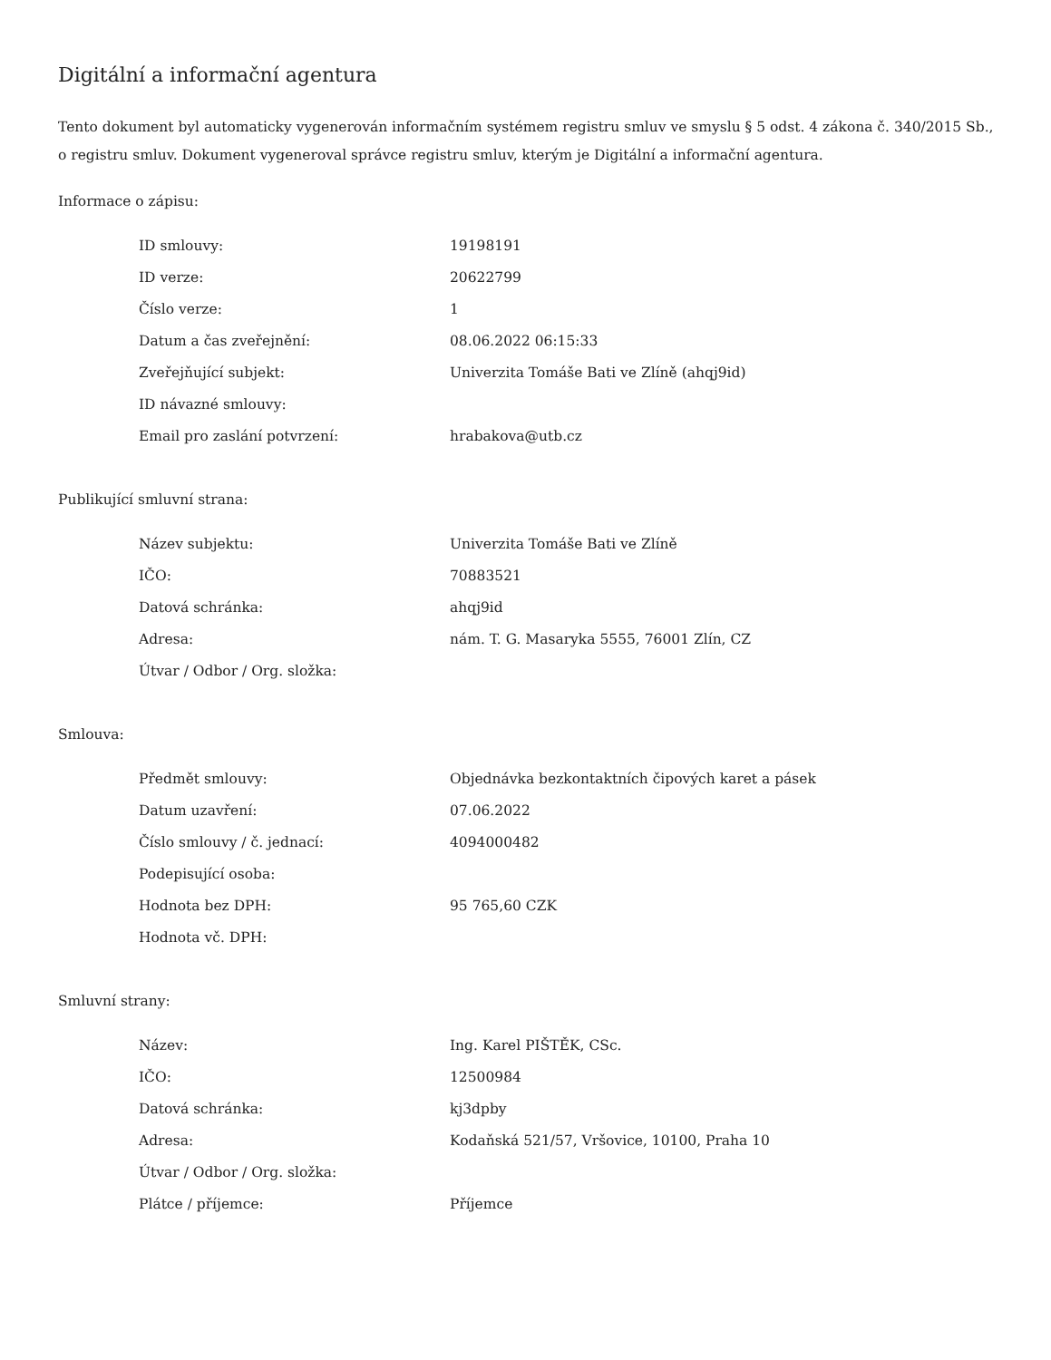Digitální a informační agentura
Tento dokument byl automaticky vygenerován informačním systémem registru smluv ve smyslu § 5 odst. 4 zákona č. 340/2015 Sb., o registru smluv. Dokument vygeneroval správce registru smluv, kterým je Digitální a informační agentura.
Informace o zápisu:
| ID smlouvy: | 19198191 |
| ID verze: | 20622799 |
| Číslo verze: | 1 |
| Datum a čas zveřejnění: | 08.06.2022 06:15:33 |
| Zveřejňující subjekt: | Univerzita Tomáše Bati ve Zlíně (ahqj9id) |
| ID návazné smlouvy: | |
| Email pro zaslání potvrzení: | hrabakova@utb.cz |
Publikující smluvní strana:
| Název subjektu: | Univerzita Tomáše Bati ve Zlíně |
| IČO: | 70883521 |
| Datová schránka: | ahqj9id |
| Adresa: | nám. T. G. Masaryka 5555, 76001 Zlín, CZ |
| Útvar / Odbor / Org. složka: | |
Smlouva:
| Předmět smlouvy: | Objednávka bezkontaktních čipových karet a pásek |
| Datum uzavření: | 07.06.2022 |
| Číslo smlouvy / č. jednací: | 4094000482 |
| Podepisující osoba: | |
| Hodnota bez DPH: | 95 765,60 CZK |
| Hodnota vč. DPH: | |
Smluvní strany:
| Název: | Ing. Karel PIŠTĚK, CSc. |
| IČO: | 12500984 |
| Datová schránka: | kj3dpby |
| Adresa: | Kodaňská 521/57, Vršovice, 10100, Praha 10 |
| Útvar / Odbor / Org. složka: | |
| Plátce / příjemce: | Příjemce |